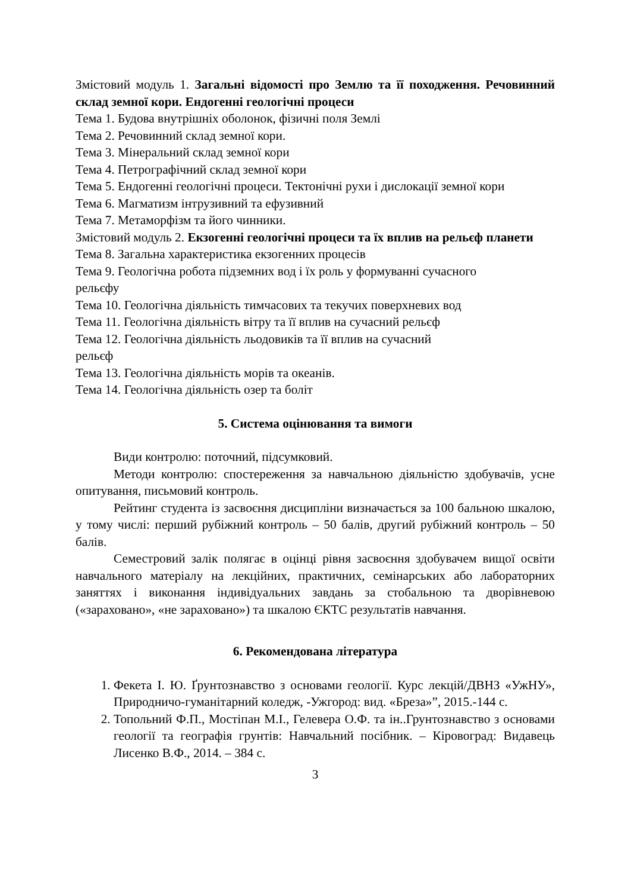Змістовий модуль 1. Загальні відомості про Землю та її походження. Речовинний склад земної кори. Ендогенні геологічні процеси
Тема 1. Будова внутрішніх оболонок, фізичні поля Землі
Тема 2. Речовинний склад земної кори.
Тема 3. Мінеральний склад земної кори
Тема 4. Петрографічний склад земної кори
Тема 5. Ендогенні геологічні процеси. Тектонічні рухи і дислокації земної кори
Тема 6. Магматизм інтрузивний та ефузивний
Тема 7. Метаморфізм та його чинники.
Змістовий модуль 2. Екзогенні геологічні процеси та їх вплив на рельєф планети
Тема 8. Загальна характеристика екзогенних процесів
Тема 9. Геологічна робота підземних вод і їх роль у формуванні сучасного
рельєфу
Тема 10. Геологічна діяльність тимчасових та текучих поверхневих вод
Тема 11. Геологічна діяльність вітру та її вплив на сучасний рельєф
Тема 12. Геологічна діяльність льодовиків та її вплив на сучасний
рельєф
Тема 13. Геологічна діяльність морів та океанів.
Тема 14. Геологічна діяльність озер та боліт
5. Система оцінювання та вимоги
Види контролю: поточний, підсумковий.
Методи контролю: спостереження за навчальною діяльністю здобувачів, усне опитування, письмовий контроль.
Рейтинг студента із засвоєння дисципліни визначається за 100 бальною шкалою, у тому числі: перший рубіжний контроль – 50 балів, другий рубіжний контроль – 50 балів.
Семестровий залік полягає в оцінці рівня засвоєння здобувачем вищої освіти навчального матеріалу на лекційних, практичних, семінарських або лабораторних заняттях і виконання індивідуальних завдань за стобальною та дворівневою («зараховано», «не зараховано») та шкалою ЄКТС результатів навчання.
6. Рекомендована література
1. Фекета І. Ю. Ґрунтознавство з основами геології. Курс лекцій/ДВНЗ «УжНУ», Природничо-гуманітарний коледж, -Ужгород: вид. «Бреза»”, 2015.-144 с.
2. Топольний Ф.П., Мостіпан М.І., Гелевера О.Ф. та ін..Грунтознавство з основами геології та географія грунтів: Навчальний посібник. – Кіровоград: Видавець Лисенко В.Ф., 2014. – 384 с.
3